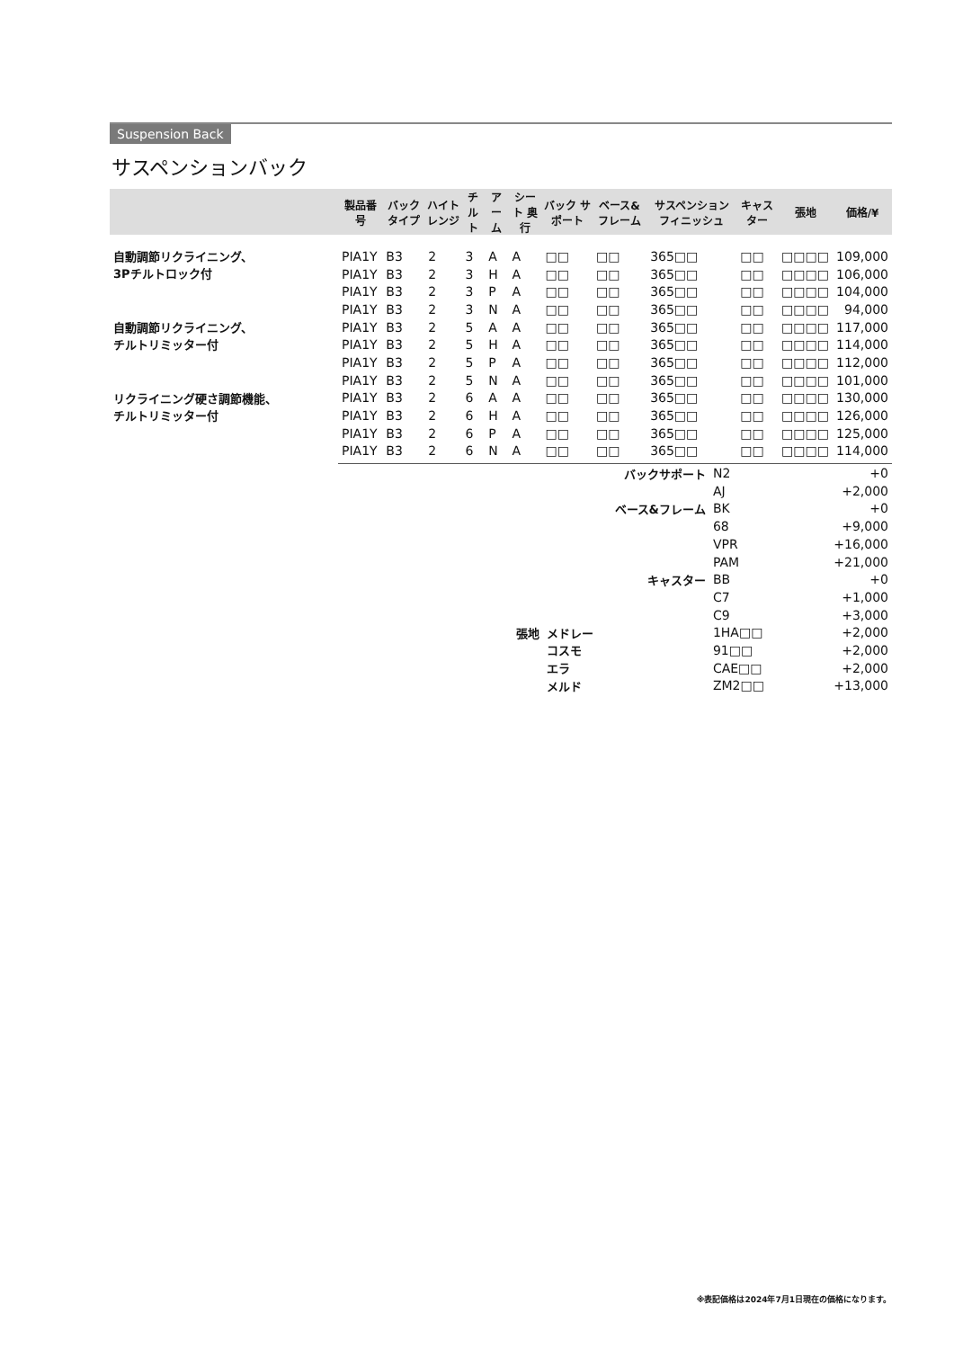Suspension Back
サスペンションバック
| | 製品番号 | バック タイプ | ハイト レンジ | チルト | アーム | シート 奥行 | バック サポート | ベース& フレーム | サスペンション フィニッシュ | キャスター | 張地 | 価格/¥ |
| --- | --- | --- | --- | --- | --- | --- | --- | --- | --- | --- | --- | --- |
| 自動調節リクライニング、 3Pチルトロック付 | PIA1Y | B3 | 2 | 3 | A | A | □□ | □□ | 365□□ | □□ | □□□□ | 109,000 |
| | PIA1Y | B3 | 2 | 3 | H | A | □□ | □□ | 365□□ | □□ | □□□□ | 106,000 |
| | PIA1Y | B3 | 2 | 3 | P | A | □□ | □□ | 365□□ | □□ | □□□□ | 104,000 |
| | PIA1Y | B3 | 2 | 3 | N | A | □□ | □□ | 365□□ | □□ | □□□□ | 94,000 |
| 自動調節リクライニング、 チルトリミッター付 | PIA1Y | B3 | 2 | 5 | A | A | □□ | □□ | 365□□ | □□ | □□□□ | 117,000 |
| | PIA1Y | B3 | 2 | 5 | H | A | □□ | □□ | 365□□ | □□ | □□□□ | 114,000 |
| | PIA1Y | B3 | 2 | 5 | P | A | □□ | □□ | 365□□ | □□ | □□□□ | 112,000 |
| | PIA1Y | B3 | 2 | 5 | N | A | □□ | □□ | 365□□ | □□ | □□□□ | 101,000 |
| リクライニング硬さ調節機能、 チルトリミッター付 | PIA1Y | B3 | 2 | 6 | A | A | □□ | □□ | 365□□ | □□ | □□□□ | 130,000 |
| | PIA1Y | B3 | 2 | 6 | H | A | □□ | □□ | 365□□ | □□ | □□□□ | 126,000 |
| | PIA1Y | B3 | 2 | 6 | P | A | □□ | □□ | 365□□ | □□ | □□□□ | 125,000 |
| | PIA1Y | B3 | 2 | 6 | N | A | □□ | □□ | 365□□ | □□ | □□□□ | 114,000 |
| | | バックサポート | N2 | +0 |
| | | | AJ | +2,000 |
| | | ベース&フレーム | BK | +0 |
| | | | 68 | +9,000 |
| | | | VPR | +16,000 |
| | | | PAM | +21,000 |
| | | キャスター | BB | +0 |
| | | | C7 | +1,000 |
| | | | C9 | +3,000 |
| 張地 | メドレー | | 1HA□□ | +2,000 |
| | コスモ | | 91□□ | +2,000 |
| | エラ | | CAE□□ | +2,000 |
| | メルド | | ZM2□□ | +13,000 |
※表記価格は2024年7月1日現在の価格になります。